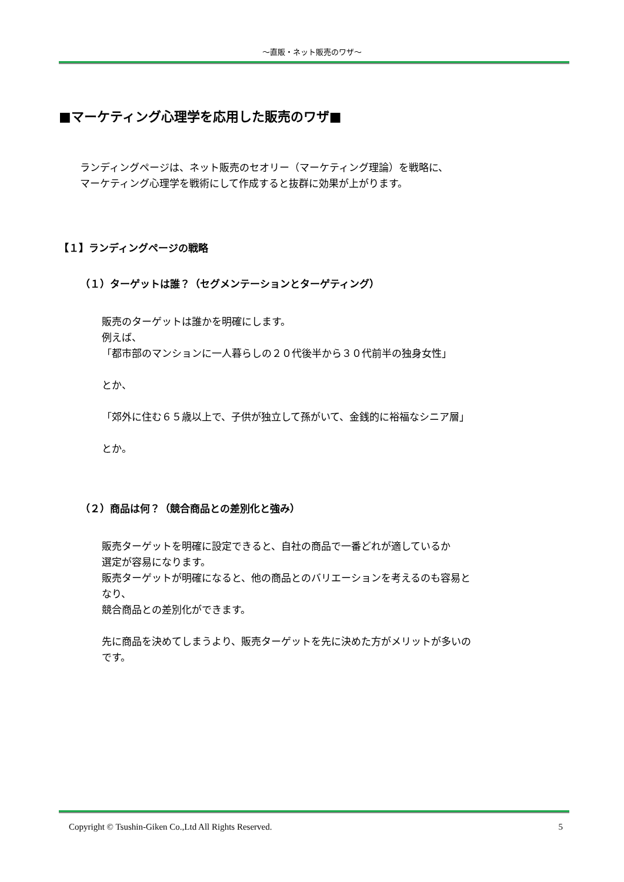～直販・ネット販売のワザ～
■マーケティング心理学を応用した販売のワザ■
ランディングページは、ネット販売のセオリー（マーケティング理論）を戦略に、
マーケティング心理学を戦術にして作成すると抜群に効果が上がります。
【１】ランディングページの戦略
（１）ターゲットは誰？（セグメンテーションとターゲティング）
販売のターゲットは誰かを明確にします。
例えば、
「都市部のマンションに一人暮らしの２０代後半から３０代前半の独身女性」
とか、
「郊外に住む６５歳以上で、子供が独立して孫がいて、金銭的に裕福なシニア層」
とか。
（２）商品は何？（競合商品との差別化と強み）
販売ターゲットを明確に設定できると、自社の商品で一番どれが適しているか
選定が容易になります。
販売ターゲットが明確になると、他の商品とのバリエーションを考えるのも容易と
なり、
競合商品との差別化ができます。
先に商品を決めてしまうより、販売ターゲットを先に決めた方がメリットが多いの
です。
Copyright © Tsushin-Giken Co.,Ltd All Rights Reserved. 5